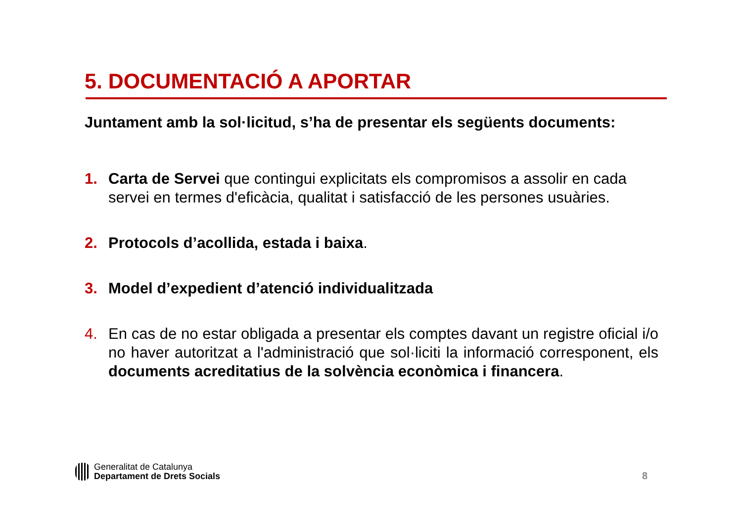5. DOCUMENTACIÓ A APORTAR
Juntament amb la sol·licitud, s’ha de presentar els següents documents:
1. Carta de Servei que contingui explicitats els compromisos a assolir en cada servei en termes d'eficàcia, qualitat i satisfacció de les persones usuàries.
2. Protocols d’acollida, estada i baixa.
3. Model d’expedient d’atenció individualitzada
4. En cas de no estar obligada a presentar els comptes davant un registre oficial i/o no haver autoritzat a l'administració que sol·liciti la informació corresponent, els documents acreditatius de la solvència econòmica i financera.
Generalitat de Catalunya
Departament de Drets Socials
8